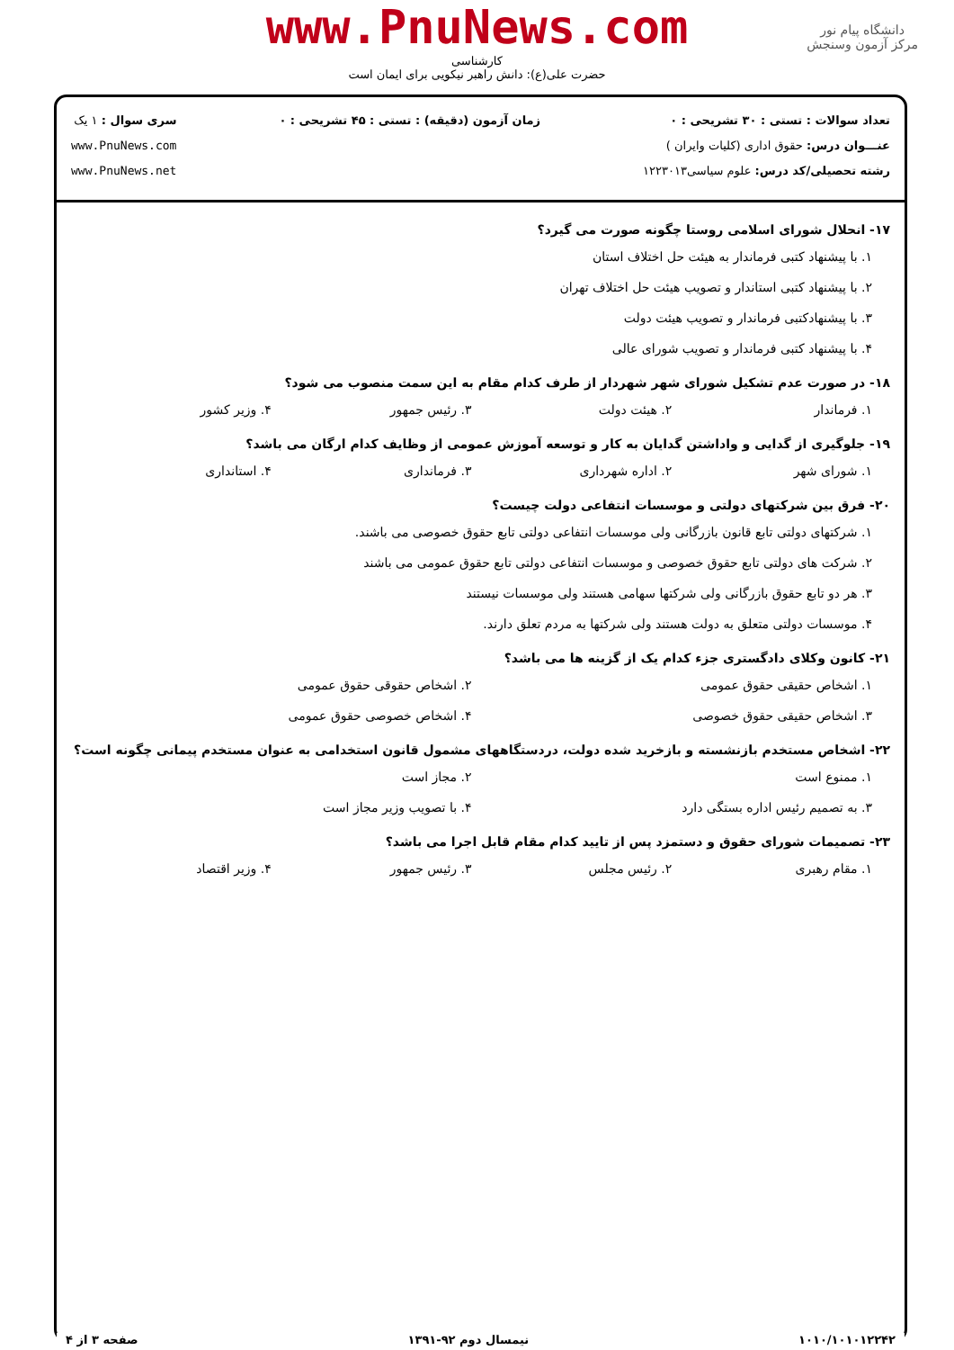www.PnuNews.com
کارشناسی
حضرت علی(ع): دانش راهبر نیکویی برای ایمان است
دانشگاه پیام نور
مرکز آزمون وسنجش
تعداد سوالات : تستی : ۳۰ تشریحی : ۰
عنـــوان درس: حقوق اداری (کلیات وایران )
رشته تحصیلی/کد درس: علوم سیاسی۱۲۲۳۰۱۳
زمان آزمون (دقیقه) : تستی : ۴۵ تشریحی : ۰
سری سوال : ۱ یک
www.PnuNews.com
www.PnuNews.net
۱۷- انحلال شورای اسلامی روستا چگونه صورت می گیرد؟
۱. با پیشنهاد کتبی فرماندار به هیئت حل اختلاف استان
۲. با پیشنهاد کتبی استاندار و تصویب هیئت حل اختلاف تهران
۳. با پیشنهادکتبی فرماندار و تصویب هیئت دولت
۴. با پیشنهاد کتبی فرماندار و تصویب شورای عالی
۱۸- در صورت عدم تشکیل شورای شهر شهردار از طرف کدام مقام به این سمت منصوب می شود؟
۱. فرماندار ۲. هیئت دولت ۳. رئیس جمهور ۴. وزیر کشور
۱۹- جلوگیری از گدایی و واداشتن گدایان به کار و توسعه آموزش عمومی از وظایف کدام ارگان می باشد؟
۱. شورای شهر ۲. اداره شهرداری ۳. فرمانداری ۴. استانداری
۲۰- فرق بین شرکتهای دولتی و موسسات انتفاعی دولت چیست؟
۱. شرکتهای دولتی تابع قانون بازرگانی ولی موسسات انتفاعی دولتی تابع حقوق خصوصی می باشند.
۲. شرکت های دولتی تابع حقوق خصوصی و موسسات انتفاعی دولتی تابع حقوق عمومی می باشند
۳. هر دو تابع حقوق بازرگانی ولی شرکتها سهامی هستند ولی موسسات نیستند
۴. موسسات دولتی متعلق به دولت هستند ولی شرکتها به مردم تعلق دارند.
۲۱- کانون وکلای دادگستری جزء کدام یک از گزینه ها می باشد؟
۱. اشخاص حقیقی حقوق عمومی ۲. اشخاص حقوقی حقوق عمومی
۳. اشخاص حقیقی حقوق خصوصی ۴. اشخاص خصوصی حقوق عمومی
۲۲- اشخاص مستخدم بازنشسته و بازخرید شده دولت، دردستگاههای مشمول قانون استخدامی به عنوان مستخدم پیمانی چگونه است؟
۱. ممنوع است ۲. مجاز است
۳. به تصمیم رئیس اداره بستگی دارد ۴. با تصویب وزیر مجاز است
۲۳- تصمیمات شورای حقوق و دستمزد پس از تایید کدام مقام قابل اجرا می باشد؟
۱. مقام رهبری ۲. رئیس مجلس ۳. رئیس جمهور ۴. وزیر اقتصاد
۱۰۱۰/۱۰۱۰۱۲۲۴۲ نیمسال دوم ۹۲-۱۳۹۱ صفحه ۳ از ۴